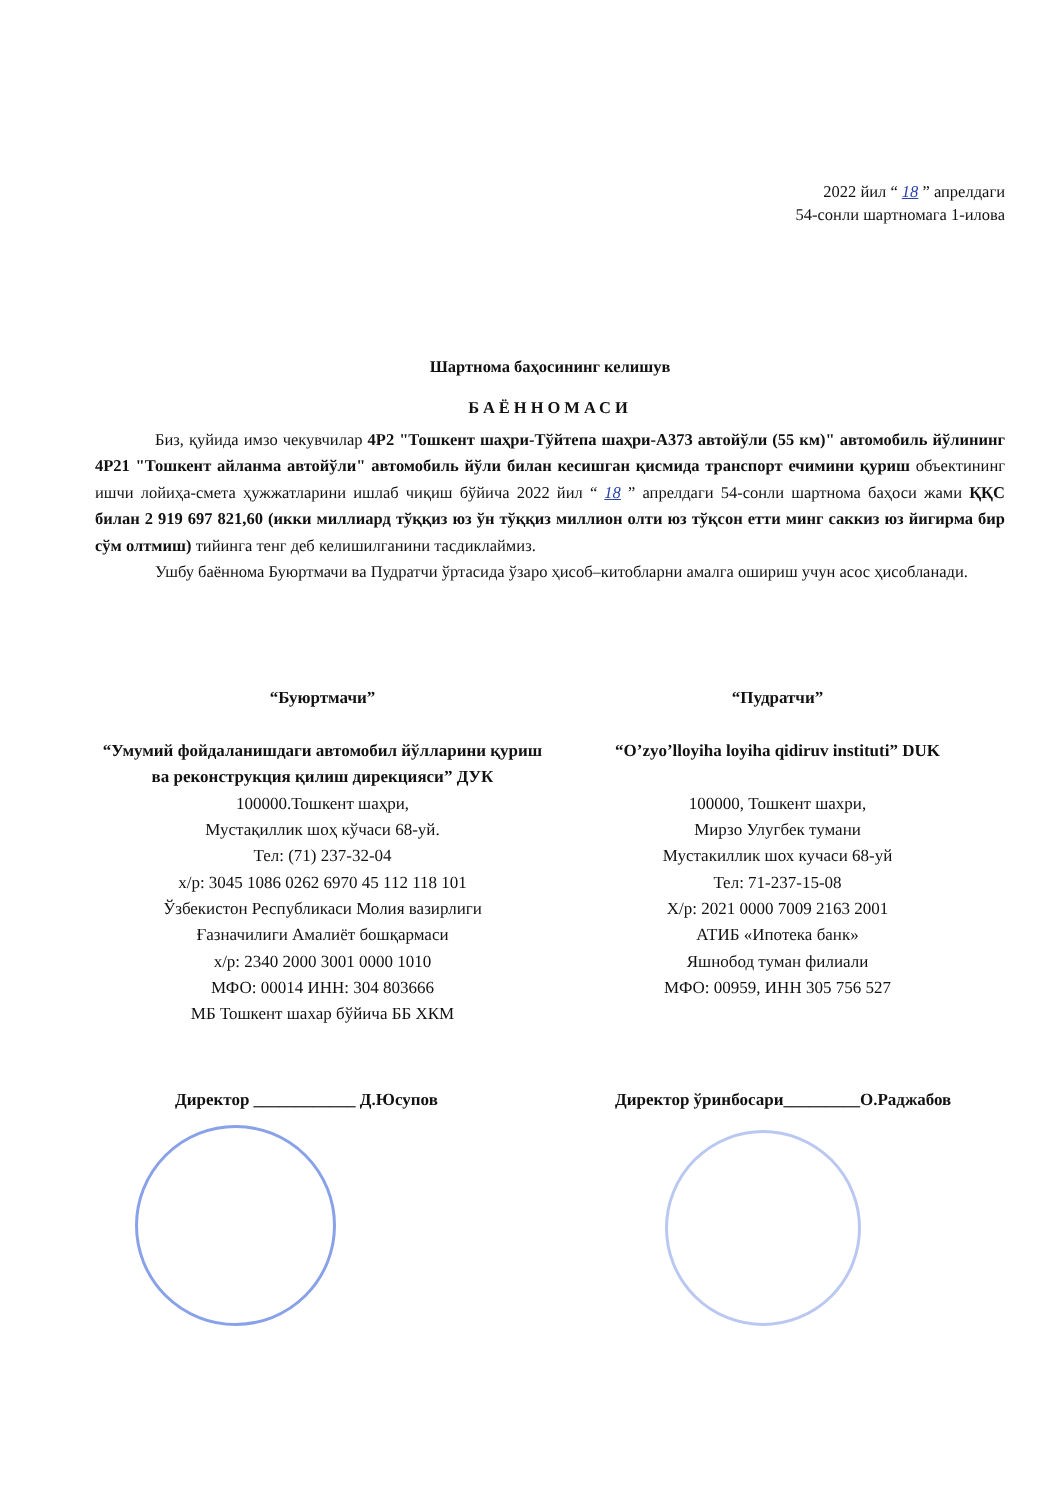2022 йил “ 18 ” апрелдаги
54-сонли шартномага 1-илова
Шартнома баҳосининг келишув
БАЁННОМАСИ
Биз, қуйида имзо чекувчилар 4Р2 "Тошкент шаҳри-Тўйтепа шаҳри-А373 автойўли (55 км)" автомобиль йўлининг 4Р21 "Тошкент айланма автойўли" автомобиль йўли билан кесишган қисмида транспорт ечимини қуриш объектининг ишчи лойиҳа-смета ҳужжатларини ишлаб чиқиш бўйича 2022 йил “ 18 ” апрелдаги 54-сонли шартнома баҳоси жами ҚҚС билан 2 919 697 821,60 (икки миллиард тўққиз юз ўн тўққиз миллион олти юз тўқсон етти минг саккиз юз йигирма бир сўм олтмиш) тийинга тенг деб келишилганини тасдиклаймиз.
Ушбу баённома Буюртмачи ва Пудратчи ўртасида ўзаро ҳисоб–китобларни амалга ошириш учун асос ҳисобланади.
“Буюртмачи”
“Умумий фойдаланишдаги автомобил йўлларини қуриш ва реконструкция қилиш дирекцияси” ДУК
100000.Тошкент шаҳри,
Мустақиллик шоҳ кўчаси 68-уй.
Тел: (71) 237-32-04
х/р: 3045 1086 0262 6970 45 112 118 101
Ўзбекистон Республикаси Молия вазирлиги
Ғазначилиги Амалиёт бошқармаси
х/р: 2340 2000 3001 0000 1010
МФО: 00014 ИНН: 304 803666
МБ Тошкент шахар бўйича ББ ХКМ
“Пудратчи”
“O’zyo’lloyiha loyiha qidiruv instituti” DUK
100000, Тошкент шахри,
Мирзо Улугбек тумани
Мустакиллик шох кучаси 68-уй
Тел: 71-237-15-08
Х/р: 2021 0000 7009 2163 2001
АТИБ «Ипотека банк»
Яшнобод туман филиали
МФО: 00959, ИНН 305 756 527
Директор ____________ Д.Юсупов Директор ўринбосари_________О.Раджабов